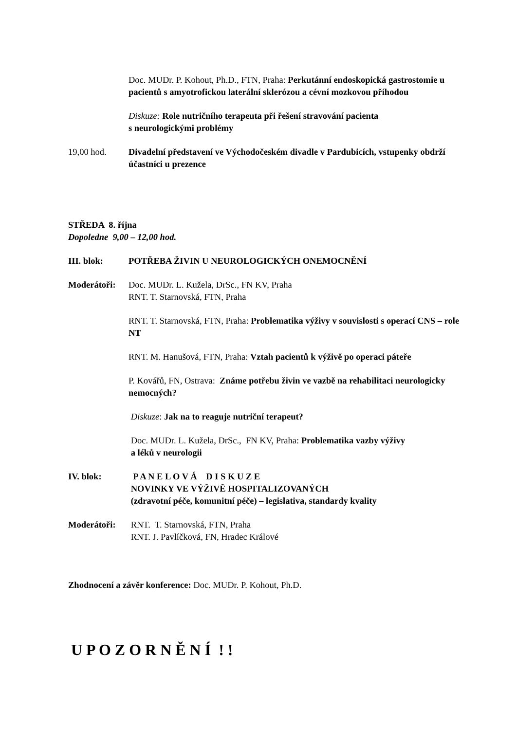Doc. MUDr. P. Kohout, Ph.D., FTN, Praha: Perkutánní endoskopická gastrostomie u pacientů s amyotrofickou laterální sklerózou a cévní mozkovou příhodou
Diskuze: Role nutričního terapeuta při řešení stravování pacienta
s neurologickými problémy
19,00 hod. Divadelní představení ve Východočeském divadle v Pardubicích, vstupenky obdrží účastníci u prezence
STŘEDA 8. října
Dopoledne 9,00 – 12,00 hod.
III. blok: POTŘEBA ŽIVIN U NEUROLOGICKÝCH ONEMOCNĚNÍ
Moderátoři: Doc. MUDr. L. Kužela, DrSc., FN KV, Praha
RNT. T. Starnovská, FTN, Praha
RNT. T. Starnovská, FTN, Praha: Problematika výživy v souvislosti s operací CNS – role NT
RNT. M. Hanušová, FTN, Praha: Vztah pacientů k výživě po operaci páteře
P. Kovářů, FN, Ostrava: Známe potřebu živin ve vazbě na rehabilitaci neurologicky nemocných?
Diskuze: Jak na to reaguje nutriční terapeut?
Doc. MUDr. L. Kužela, DrSc., FN KV, Praha: Problematika vazby výživy
a léků v neurologii
IV. blok: P A N E L O V Á D I S K U Z E
NOVINKY VE VÝŽIVĚ HOSPITALIZOVANÝCH
(zdravotní péče, komunitní péče) – legislativa, standardy kvality
Moderátoři: RNT. T. Starnovská, FTN, Praha
RNT. J. Pavlíčková, FN, Hradec Králové
Zhodnocení a závěr konference: Doc. MUDr. P. Kohout, Ph.D.
U P O Z O R N Ě N Í ! !